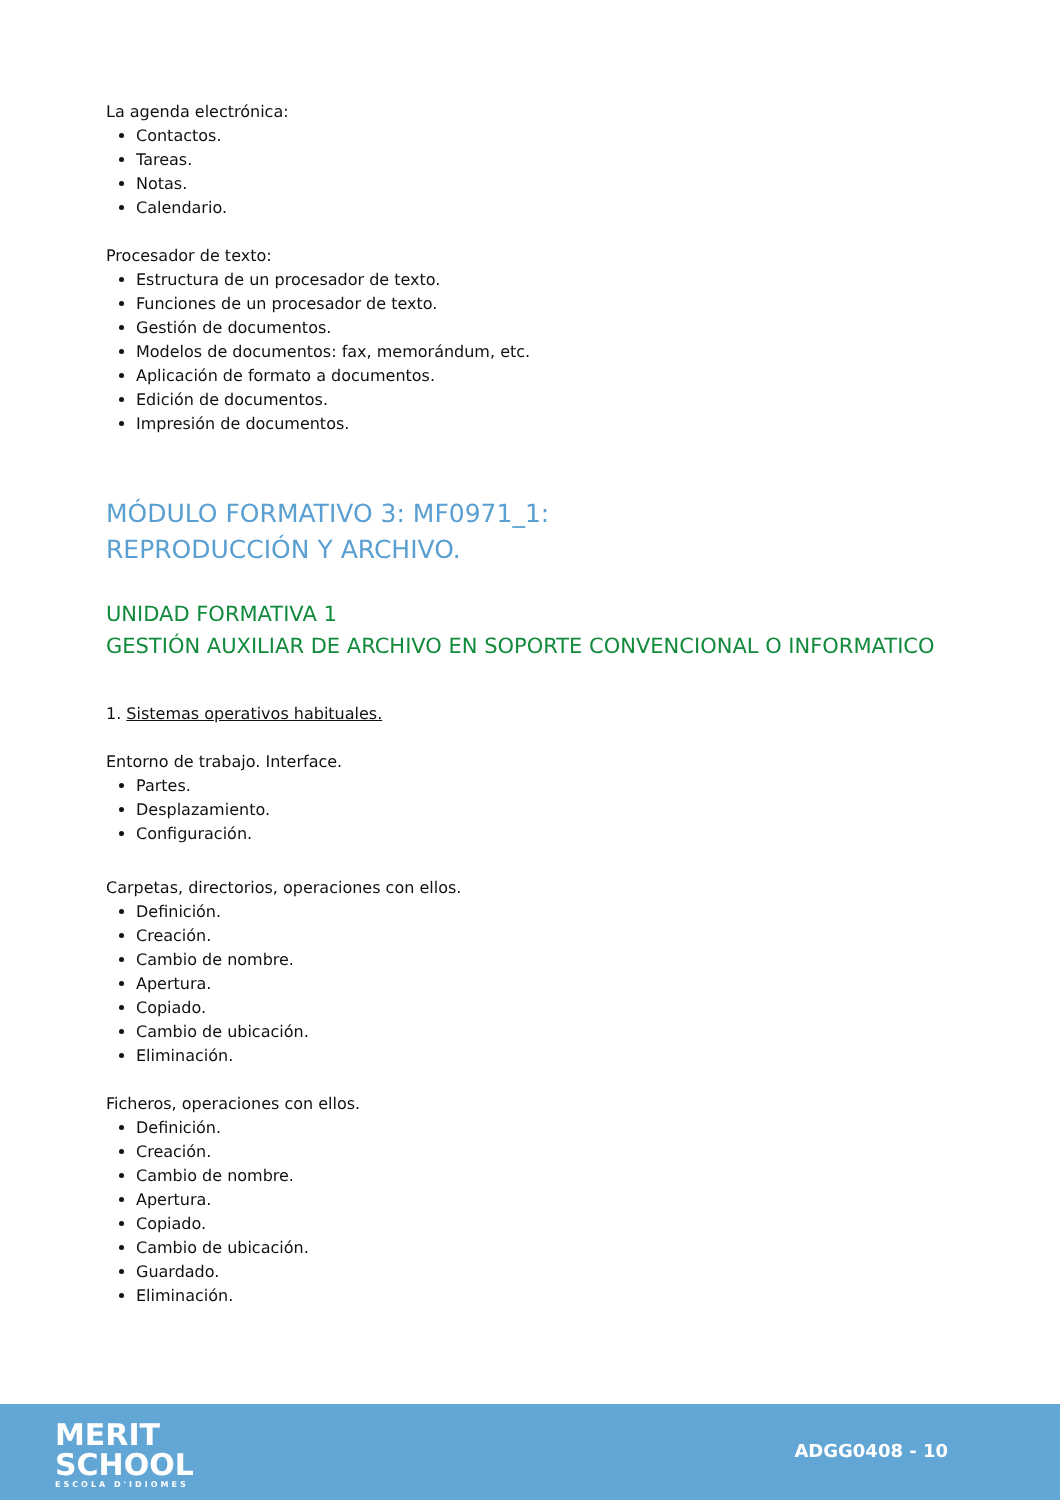La agenda electrónica:
Contactos.
Tareas.
Notas.
Calendario.
Procesador de texto:
Estructura de un procesador de texto.
Funciones de un procesador de texto.
Gestión de documentos.
Modelos de documentos: fax, memorándum, etc.
Aplicación de formato a documentos.
Edición de documentos.
Impresión de documentos.
MÓDULO FORMATIVO 3: MF0971_1:
REPRODUCCIÓN Y ARCHIVO.
UNIDAD FORMATIVA 1
GESTIÓN AUXILIAR DE ARCHIVO EN SOPORTE CONVENCIONAL O INFORMATICO
1. Sistemas operativos habituales.
Entorno de trabajo. Interface.
Partes.
Desplazamiento.
Configuración.
Carpetas, directorios, operaciones con ellos.
Definición.
Creación.
Cambio de nombre.
Apertura.
Copiado.
Cambio de ubicación.
Eliminación.
Ficheros, operaciones con ellos.
Definición.
Creación.
Cambio de nombre.
Apertura.
Copiado.
Cambio de ubicación.
Guardado.
Eliminación.
MERIT
SCHOOL
ESCOLA D'IDIOMES
ADGG0408 - 10